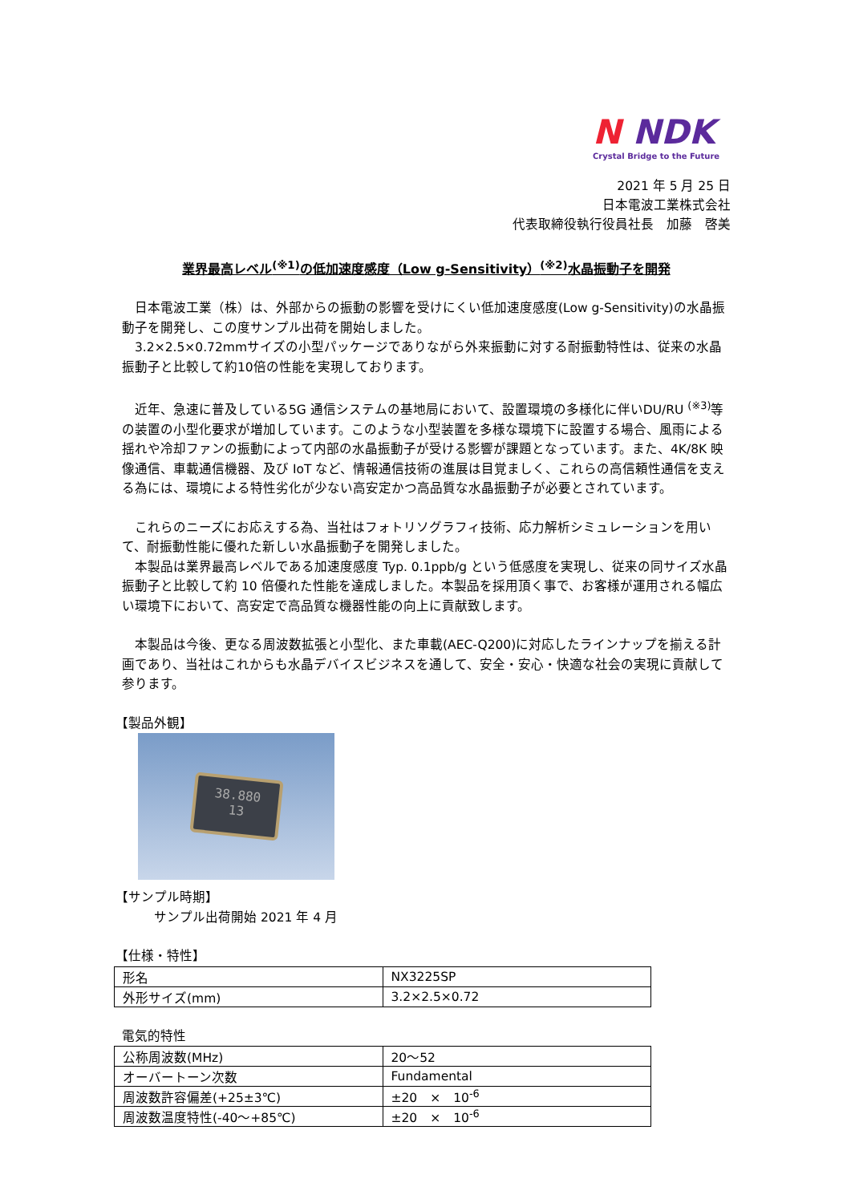N NDK
Crystal Bridge to the Future
2021 年 5 月 25 日
日本電波工業株式会社
代表取締役執行役員社長　加藤　啓美
業界最高レベル<sup>(※1)</sup>の低加速度感度（Low g-Sensitivity）<sup>(※2)</sup>水晶振動子を開発
　日本電波工業（株）は、外部からの振動の影響を受けにくい低加速度感度(Low g-Sensitivity)の水晶振動子を開発し、この度サンプル出荷を開始しました。
　3.2×2.5×0.72mmサイズの小型パッケージでありながら外来振動に対する耐振動特性は、従来の水晶振動子と比較して約10倍の性能を実現しております。
　近年、急速に普及している5G 通信システムの基地局において、設置環境の多様化に伴いDU/RU <sup>(※3)</sup>等の装置の小型化要求が増加しています。このような小型装置を多様な環境下に設置する場合、風雨による揺れや冷却ファンの振動によって内部の水晶振動子が受ける影響が課題となっています。また、4K/8K 映像通信、車載通信機器、及び IoT など、情報通信技術の進展は目覚ましく、これらの高信頼性通信を支える為には、環境による特性劣化が少ない高安定かつ高品質な水晶振動子が必要とされています。
　これらのニーズにお応えする為、当社はフォトリソグラフィ技術、応力解析シミュレーションを用いて、耐振動性能に優れた新しい水晶振動子を開発しました。
　本製品は業界最高レベルである加速度感度 Typ. 0.1ppb/g という低感度を実現し、従来の同サイズ水晶振動子と比較して約 10 倍優れた性能を達成しました。本製品を採用頂く事で、お客様が運用される幅広い環境下において、高安定で高品質な機器性能の向上に貢献致します。
　本製品は今後、更なる周波数拡張と小型化、また車載(AEC-Q200)に対応したラインナップを揃える計画であり、当社はこれからも水晶デバイスビジネスを通して、安全・安心・快適な社会の実現に貢献して参ります。
【製品外観】
38.880
13
【サンプル時期】
サンプル出荷開始 2021 年 4 月
【仕様・特性】
| 形名 | NX3225SP |
| 外形サイズ(mm) | 3.2×2.5×0.72 |
電気的特性
| 公称周波数(MHz) | 20～52 |
| オーバートーン次数 | Fundamental |
| 周波数許容偏差(+25±3℃) | ±20 × 10<sup>-6</sup> |
| 周波数温度特性(-40～+85℃) | ±20 × 10<sup>-6</sup> |